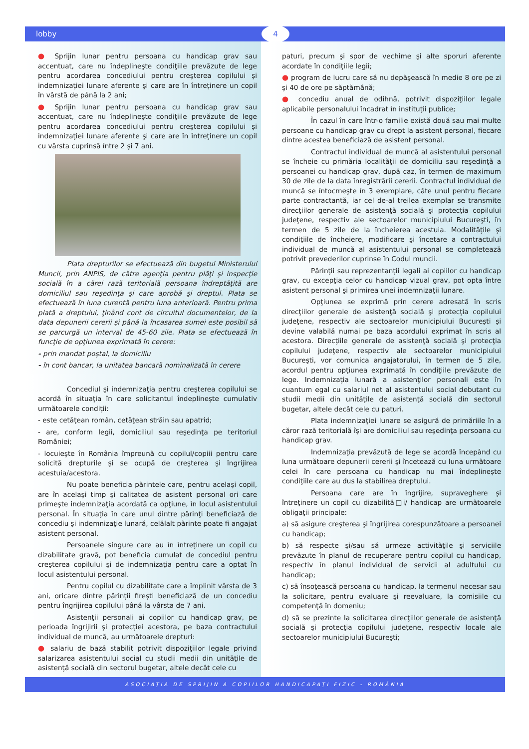lobby 4
● Sprijin lunar pentru persoana cu handicap grav sau accentuat, care nu îndeplineşte condiţiile prevăzute de lege pentru acordarea concediului pentru creşterea copilului şi indemnizaţiei lunare aferente şi care are în întreţinere un copil în vârstă de până la 2 ani;
● Sprijin lunar pentru persoana cu handicap grav sau accentuat, care nu îndeplineşte condiţiile prevăzute de lege pentru acordarea concediului pentru creşterea copilului şi indemnizaţiei lunare aferente şi care are în întreţinere un copil cu vârsta cuprinsă între 2 şi 7 ani.
Plata drepturilor se efectuează din bugetul Ministerului Muncii, prin ANPIS, de către agenţia pentru plăţi şi inspecţie socială în a cărei rază teritorială persoana îndreptăţită are domiciliul sau reşedinţa şi care aprobă şi dreptul. Plata se efectuează în luna curentă pentru luna anterioară. Pentru prima plată a dreptului, ţinând cont de circuitul documentelor, de la data depunerii cererii şi până la încasarea sumei este posibil să se parcurgă un interval de 45-60 zile. Plata se efectuează în funcţie de opţiunea exprimată în cerere:
- prin mandat poştal, la domiciliu
- în cont bancar, la unitatea bancară nominalizată în cerere
Concediul şi indemnizaţia pentru creşterea copilului se acordă în situaţia în care solicitantul îndeplineşte cumulativ următoarele condiţii:
- este cetăţean român, cetăţean străin sau apatrid;
- are, conform legii, domiciliul sau reşedinţa pe teritoriul României;
- locuieşte în România împreună cu copilul/copiii pentru care solicită drepturile şi se ocupă de creşterea şi îngrijirea acestuia/acestora.
Nu poate beneficia părintele care, pentru acelaşi copil, are în acelaşi timp şi calitatea de asistent personal ori care primeşte indemnizaţia acordată ca opţiune, în locul asistentului personal. În situaţia în care unul dintre părinţi beneficiază de concediu şi indemnizaţie lunară, celălalt părinte poate fi angajat asistent personal.
Persoanele singure care au în întreţinere un copil cu dizabilitate gravă, pot beneficia cumulat de concediul pentru creşterea copilului şi de indemnizaţia pentru care a optat în locul asistentului personal.
Pentru copilul cu dizabilitate care a împlinit vârsta de 3 ani, oricare dintre părinţii fireşti beneficiază de un concediu pentru îngrijirea copilului până la vârsta de 7 ani.
Asistenţii personali ai copiilor cu handicap grav, pe perioada îngrijirii şi protecţiei acestora, pe baza contractului individual de muncă, au următoarele drepturi:
● salariu de bază stabilit potrivit dispoziţiilor legale privind salarizarea asistentului social cu studii medii din unităţile de asistenţă socială din sectorul bugetar, altele decât cele cu
paturi, precum şi spor de vechime şi alte sporuri aferente acordate în condiţiile legii;
● program de lucru care să nu depăşească în medie 8 ore pe zi şi 40 de ore pe săptămână;
● concediu anual de odihnă, potrivit dispoziţiilor legale aplicabile personalului încadrat în instituţii publice;
În cazul în care într-o familie există două sau mai multe persoane cu handicap grav cu drept la asistent personal, fiecare dintre acestea beneficiază de asistent personal.
Contractul individual de muncă al asistentului personal se încheie cu primăria localităţii de domiciliu sau reşedinţă a persoanei cu handicap grav, după caz, în termen de maximum 30 de zile de la data înregistrării cererii. Contractul individual de muncă se întocmeşte în 3 exemplare, câte unul pentru fiecare parte contractantă, iar cel de-al treilea exemplar se transmite direcţiilor generale de asistenţă socială şi protecţia copilului judeţene, respectiv ale sectoarelor municipiului Bucureşti, în termen de 5 zile de la încheierea acestuia. Modalităţile şi condiţiile de încheiere, modificare şi încetare a contractului individual de muncă al asistentului personal se completează potrivit prevederilor cuprinse în Codul muncii.
Părinţii sau reprezentanţii legali ai copiilor cu handicap grav, cu excepţia celor cu handicap vizual grav, pot opta între asistent personal şi primirea unei indemnizaţii lunare.
Opţiunea se exprimă prin cerere adresată în scris direcţiilor generale de asistenţă socială şi protecţia copilului judeţene, respectiv ale sectoarelor municipiului Bucureşti şi devine valabilă numai pe baza acordului exprimat în scris al acestora. Direcţiile generale de asistenţă socială şi protecţia copilului judeţene, respectiv ale sectoarelor municipiului Bucureşti, vor comunica angajatorului, în termen de 5 zile, acordul pentru opţiunea exprimată în condiţiile prevăzute de lege. Indemnizaţia lunară a asistenţilor personali este în cuantum egal cu salariul net al asistentului social debutant cu studii medii din unităţile de asistenţă socială din sectorul bugetar, altele decât cele cu paturi.
Plata indemnizaţiei lunare se asigură de primăriile în a căror rază teritorială îşi are domiciliul sau reşedinţa persoana cu handicap grav.
Indemnizaţia prevăzută de lege se acordă începând cu luna următoare depunerii cererii şi încetează cu luna următoare celei în care persoana cu handicap nu mai îndeplineşte condiţiile care au dus la stabilirea dreptului.
Persoana care are în îngrijire, supraveghere şi întreţinere un copil cu dizabilită□i/ handicap are următoarele obligaţii principale:
a) să asigure creşterea şi îngrijirea corespunzătoare a persoanei cu handicap;
b) să respecte şi/sau să urmeze activităţile şi serviciile prevăzute în planul de recuperare pentru copilul cu handicap, respectiv în planul individual de servicii al adultului cu handicap;
c) să însoţească persoana cu handicap, la termenul necesar sau la solicitare, pentru evaluare şi reevaluare, la comisiile cu competenţă în domeniu;
d) să se prezinte la solicitarea direcţiilor generale de asistenţă socială şi protecţia copilului judeţene, respectiv locale ale sectoarelor municipiului Bucureşti;
ASOCIAŢIA DE SPRIJIN A COPIILOR HANDICAPAŢI FIZIC - ROMÂNIA